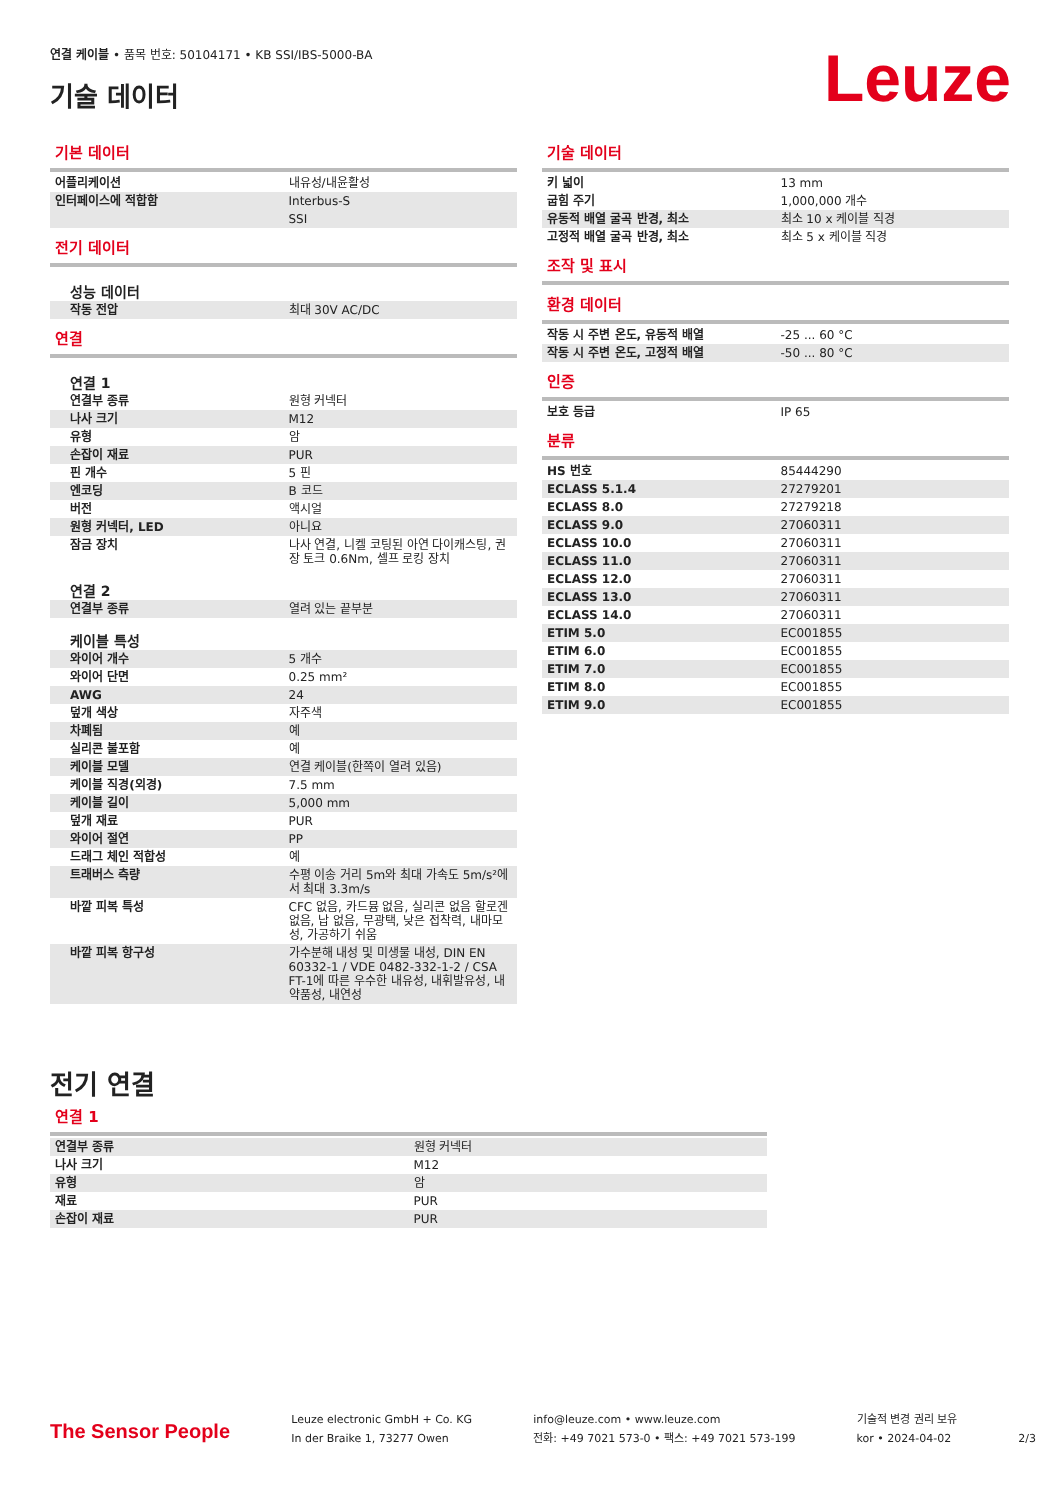연결 케이블 • 품목 번호: 50104171 • KB SSI/IBS-5000-BA
기술 데이터
Leuze
기본 데이터
| 어플리케이션 | 내유성/내윤활성 |
| 인터페이스에 적합함 | Interbus-S |
| | SSI |
전기 데이터
| 성능 데이터 | |
| 작동 전압 | 최대 30V AC/DC |
연결
| 연결 1 | |
| 연결부 종류 | 원형 커넥터 |
| 나사 크기 | M12 |
| 유형 | 암 |
| 손잡이 재료 | PUR |
| 핀 개수 | 5 핀 |
| 엔코딩 | B 코드 |
| 버전 | 액시얼 |
| 원형 커넥터, LED | 아니요 |
| 잠금 장치 | 나사 연결, 니켈 코팅된 아연 다이캐스팅, 권장 토크 0.6Nm, 셀프 로킹 장치 |
| 연결 2 | |
| 연결부 종류 | 열려 있는 끝부분 |
| 케이블 특성 | |
| 와이어 개수 | 5 개수 |
| 와이어 단면 | 0.25 mm² |
| AWG | 24 |
| 덮개 색상 | 자주색 |
| 차폐됨 | 예 |
| 실리콘 불포함 | 예 |
| 케이블 모델 | 연결 케이블(한쪽이 열려 있음) |
| 케이블 직경(외경) | 7.5 mm |
| 케이블 길이 | 5,000 mm |
| 덮개 재료 | PUR |
| 와이어 절연 | PP |
| 드래그 체인 적합성 | 예 |
| 트래버스 측량 | 수평 이송 거리 5m와 최대 가속도 5m/s²에서 최대 3.3m/s |
| 바깥 피복 특성 | CFC 없음, 카드뮴 없음, 실리콘 없음 할로겐 없음, 납 없음, 무광택, 낮은 접착력, 내마모성, 가공하기 쉬움 |
| 바깥 피복 항구성 | 가수분해 내성 및 미생물 내성, DIN EN 60332-1 / VDE 0482-332-1-2 / CSA FT-1에 따른 우수한 내유성, 내휘발유성, 내약품성, 내연성 |
기술 데이터
| 키 넓이 | 13 mm |
| 굽힘 주기 | 1,000,000 개수 |
| 유동적 배열 굴곡 반경, 최소 | 최소 10 x 케이블 직경 |
| 고정적 배열 굴곡 반경, 최소 | 최소 5 x 케이블 직경 |
조작 및 표시
환경 데이터
| 작동 시 주변 온도, 유동적 배열 | -25 ... 60 °C |
| 작동 시 주변 온도, 고정적 배열 | -50 ... 80 °C |
인증
| 보호 등급 | IP 65 |
분류
| HS 번호 | 85444290 |
| ECLASS 5.1.4 | 27279201 |
| ECLASS 8.0 | 27279218 |
| ECLASS 9.0 | 27060311 |
| ECLASS 10.0 | 27060311 |
| ECLASS 11.0 | 27060311 |
| ECLASS 12.0 | 27060311 |
| ECLASS 13.0 | 27060311 |
| ECLASS 14.0 | 27060311 |
| ETIM 5.0 | EC001855 |
| ETIM 6.0 | EC001855 |
| ETIM 7.0 | EC001855 |
| ETIM 8.0 | EC001855 |
| ETIM 9.0 | EC001855 |
전기 연결
연결 1
| 연결부 종류 | 원형 커넥터 |
| 나사 크기 | M12 |
| 유형 | 암 |
| 재료 | PUR |
| 손잡이 재료 | PUR |
The Sensor People
Leuze electronic GmbH + Co. KG
In der Braike 1, 73277 Owen
info@leuze.com • www.leuze.com
전화: +49 7021 573-0 • 팩스: +49 7021 573-199
기술적 변경 권리 보유
kor • 2024-04-02
2/3